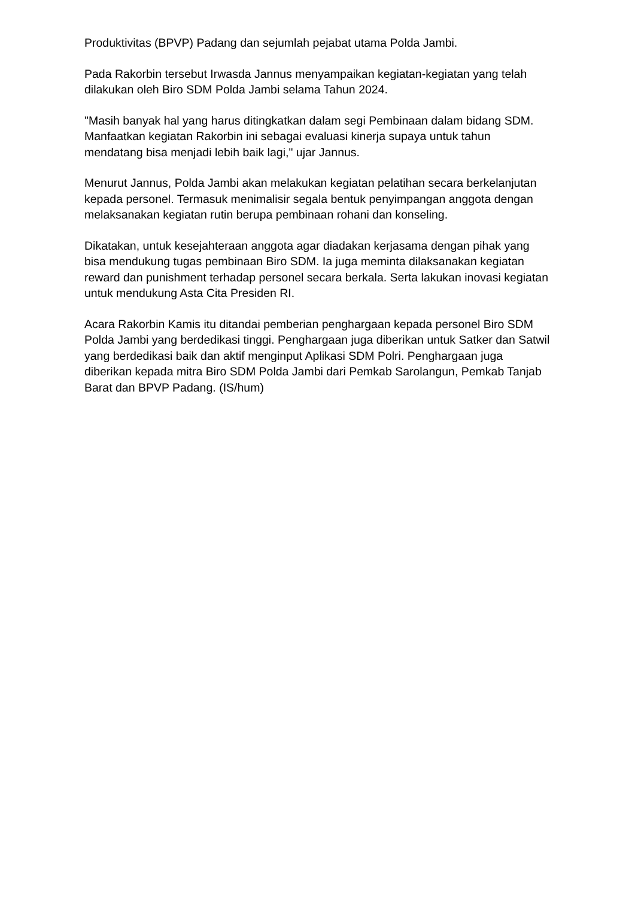Produktivitas (BPVP) Padang dan sejumlah pejabat utama Polda Jambi.
Pada Rakorbin tersebut Irwasda Jannus menyampaikan kegiatan-kegiatan yang telah dilakukan oleh Biro SDM Polda Jambi selama Tahun 2024.
"Masih banyak hal yang harus ditingkatkan dalam segi Pembinaan dalam bidang SDM. Manfaatkan kegiatan Rakorbin ini sebagai evaluasi kinerja supaya untuk tahun mendatang bisa menjadi lebih baik lagi," ujar Jannus.
Menurut Jannus, Polda Jambi akan melakukan kegiatan pelatihan secara berkelanjutan kepada personel. Termasuk menimalisir segala bentuk penyimpangan anggota dengan melaksanakan kegiatan rutin berupa pembinaan rohani dan konseling.
Dikatakan, untuk kesejahteraan anggota agar diadakan kerjasama dengan pihak yang bisa mendukung tugas pembinaan Biro SDM. Ia juga meminta dilaksanakan kegiatan reward dan punishment terhadap personel secara berkala. Serta lakukan inovasi kegiatan untuk mendukung Asta Cita Presiden RI.
Acara Rakorbin Kamis itu ditandai pemberian penghargaan kepada personel Biro SDM Polda Jambi yang berdedikasi tinggi. Penghargaan juga diberikan untuk Satker dan Satwil yang berdedikasi baik dan aktif menginput Aplikasi SDM Polri. Penghargaan juga diberikan kepada mitra Biro SDM Polda Jambi dari Pemkab Sarolangun, Pemkab Tanjab Barat dan BPVP Padang. (IS/hum)